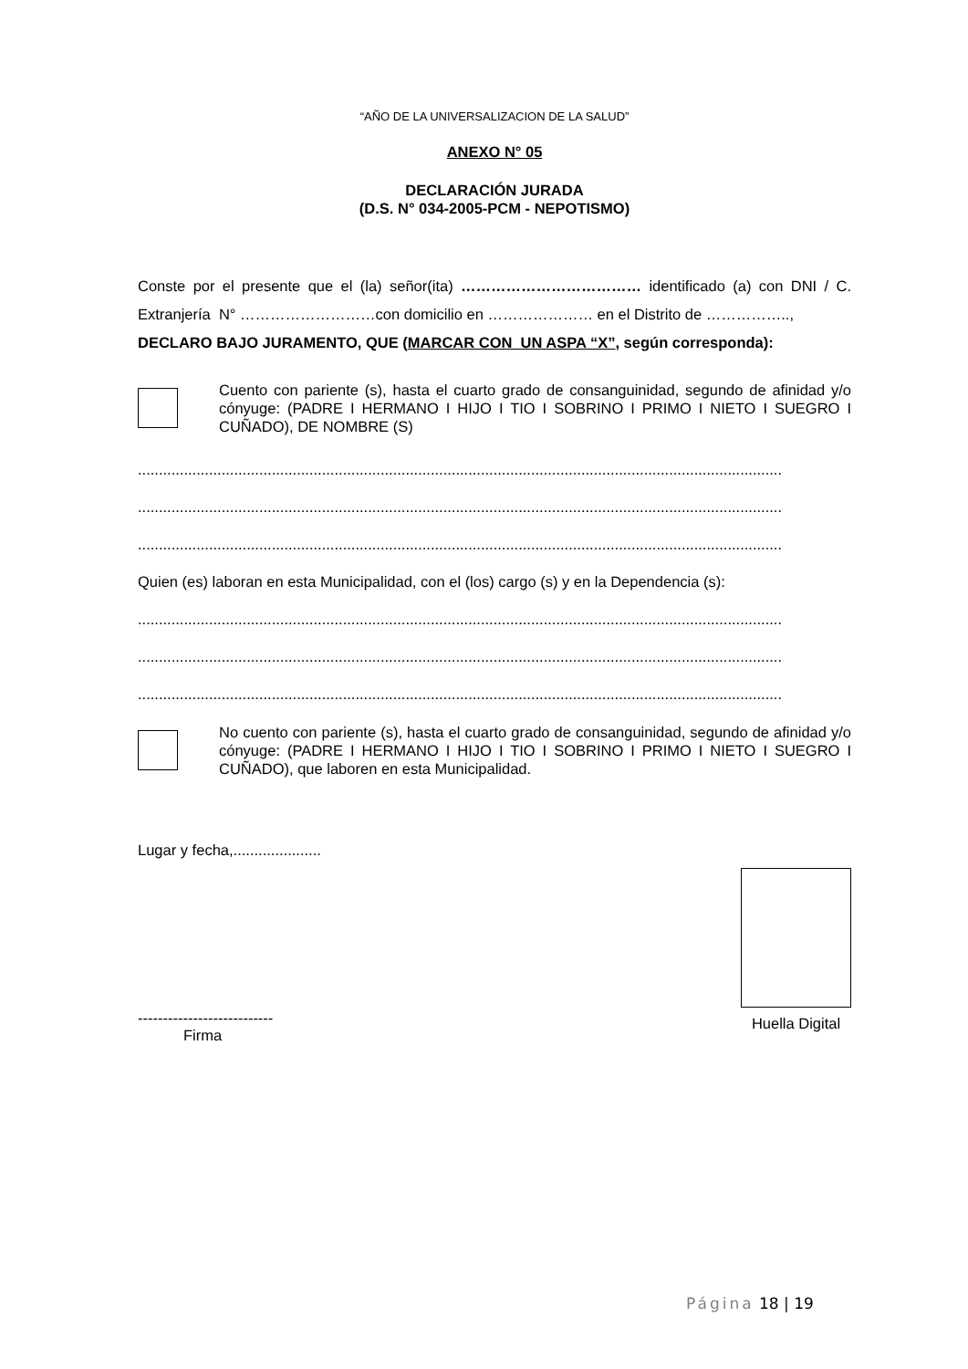“AÑO DE LA UNIVERSALIZACION DE LA SALUD”
ANEXO N° 05
DECLARACIÓN JURADA
(D.S. N° 034-2005-PCM - NEPOTISMO)
Conste por el presente que el (la) señor(ita) ……………………………… identificado (a) con DNI / C. Extranjería N° ………………………con domicilio en ………………… en el Distrito de ……………..,
DECLARO BAJO JURAMENTO, QUE (MARCAR CON UN ASPA “X”, según corresponda):
Cuento con pariente (s), hasta el cuarto grado de consanguinidad, segundo de afinidad y/o cónyuge: (PADRE I HERMANO I HIJO I TIO I SOBRINO I PRIMO I NIETO I SUEGRO I CUÑADO), DE NOMBRE (S)
..........................................................................................................................................................
..........................................................................................................................................................
..........................................................................................................................................................
Quien (es) laboran en esta Municipalidad, con el (los) cargo (s) y en la Dependencia (s):
..........................................................................................................................................................
..........................................................................................................................................................
..........................................................................................................................................................
No cuento con pariente (s), hasta el cuarto grado de consanguinidad, segundo de afinidad y/o cónyuge: (PADRE I HERMANO I HIJO I TIO I SOBRINO I PRIMO I NIETO I SUEGRO I CUÑADO), que laboren en esta Municipalidad.
Lugar y fecha,.....................
---------------------------
Firma
Huella Digital
Página 18 | 19